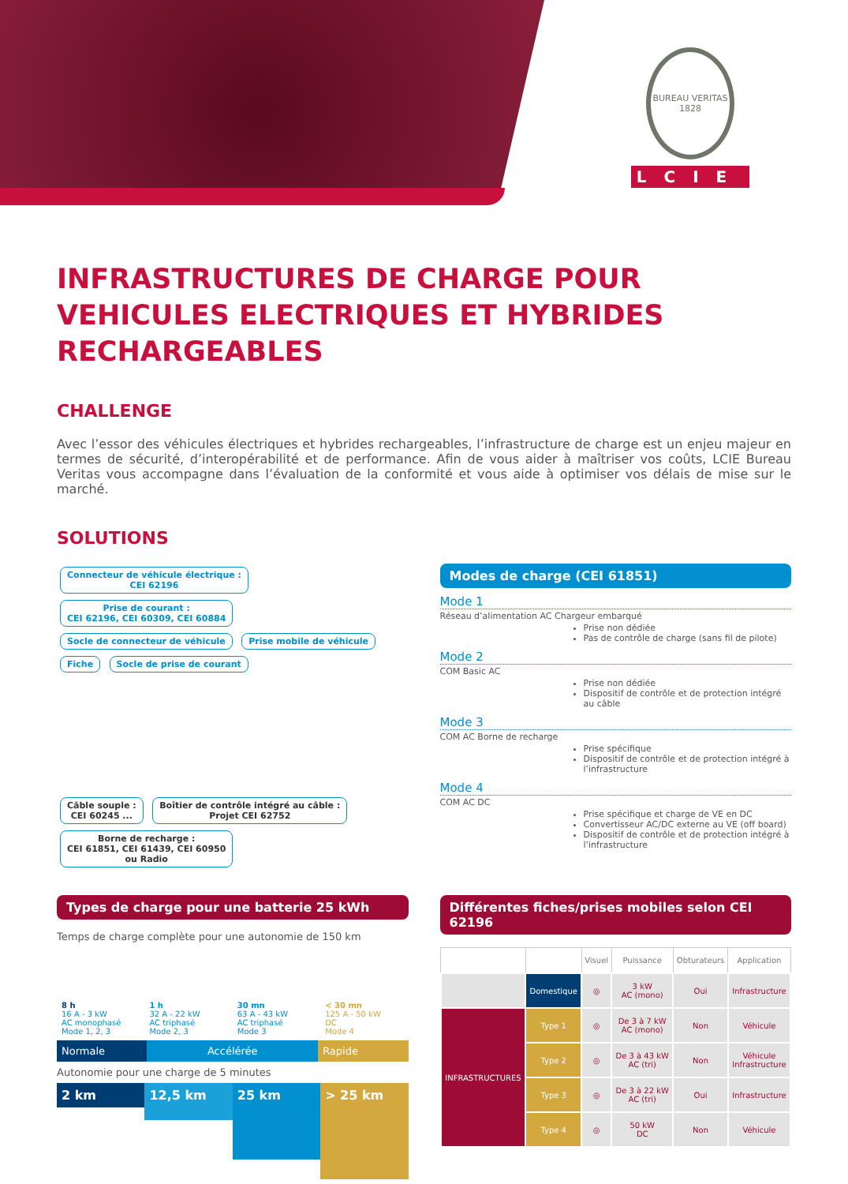BUREAU VERITAS
1828
LCIE
INFRASTRUCTURES DE CHARGE POUR VEHICULES ELECTRIQUES ET HYBRIDES RECHARGEABLES
CHALLENGE
Avec l’essor des véhicules électriques et hybrides rechargeables, l’infrastructure de charge est un enjeu majeur en termes de sécurité, d’interopérabilité et de performance. Afin de vous aider à maîtriser vos coûts, LCIE Bureau Veritas vous accompagne dans l’évaluation de la conformité et vous aide à optimiser vos délais de mise sur le marché.
SOLUTIONS
Connecteur de véhicule électrique :
CEI 62196 Prise de courant :
CEI 62196, CEI 60309, CEI 60884
Socle de connecteur de véhicule Prise mobile de véhicule Fiche Socle de prise de courant
Câble souple :
CEI 60245 ... Boîtier de contrôle intégré au câble :
Projet CEI 62752 Borne de recharge :
CEI 61851, CEI 61439, CEI 60950
ou Radio
Modes de charge (CEI 61851)
Mode 1
Réseau d’alimentation AC Chargeur embarqué
Prise non dédiée
Pas de contrôle de charge (sans fil de pilote)
Mode 2
COM Basic AC
Prise non dédiée
Dispositif de contrôle et de protection intégré au câble
Mode 3
COM AC Borne de recharge
Prise spécifique
Dispositif de contrôle et de protection intégré à l’infrastructure
Mode 4
COM AC DC
Prise spécifique et charge de VE en DC
Convertisseur AC/DC externe au VE (off board)
Dispositif de contrôle et de protection intégré à l’infrastructure
Types de charge pour une batterie 25 kWh
Temps de charge complète pour une autonomie de 150 km
8 h
16 A - 3 kW
AC monophasé
Mode 1, 2, 3
1 h
32 A - 22 kW
AC triphasé
Mode 2, 3
30 mn
63 A - 43 kW
AC triphasé
Mode 3
< 30 mn
125 A - 50 kW
DC
Mode 4
Normale Accélérée Rapide
Autonomie pour une charge de 5 minutes
2 km
12,5 km
25 km
> 25 km
Différentes fiches/prises mobiles selon CEI 62196
| | | Visuel | Puissance | Obturateurs | Application |
| --- | --- | --- | --- | --- | --- |
| | Domestique | ◎ | 3 kW AC (mono) | Oui | Infrastructure |
| INFRASTRUCTURES | Type 1 | ◎ | De 3 à 7 kW AC (mono) | Non | Véhicule |
| | Type 2 | ◎ | De 3 à 43 kW AC (tri) | Non | Véhicule Infrastructure |
| | Type 3 | ◎ | De 3 à 22 kW AC (tri) | Oui | Infrastructure |
| | Type 4 | ◎ | 50 kW DC | Non | Véhicule |